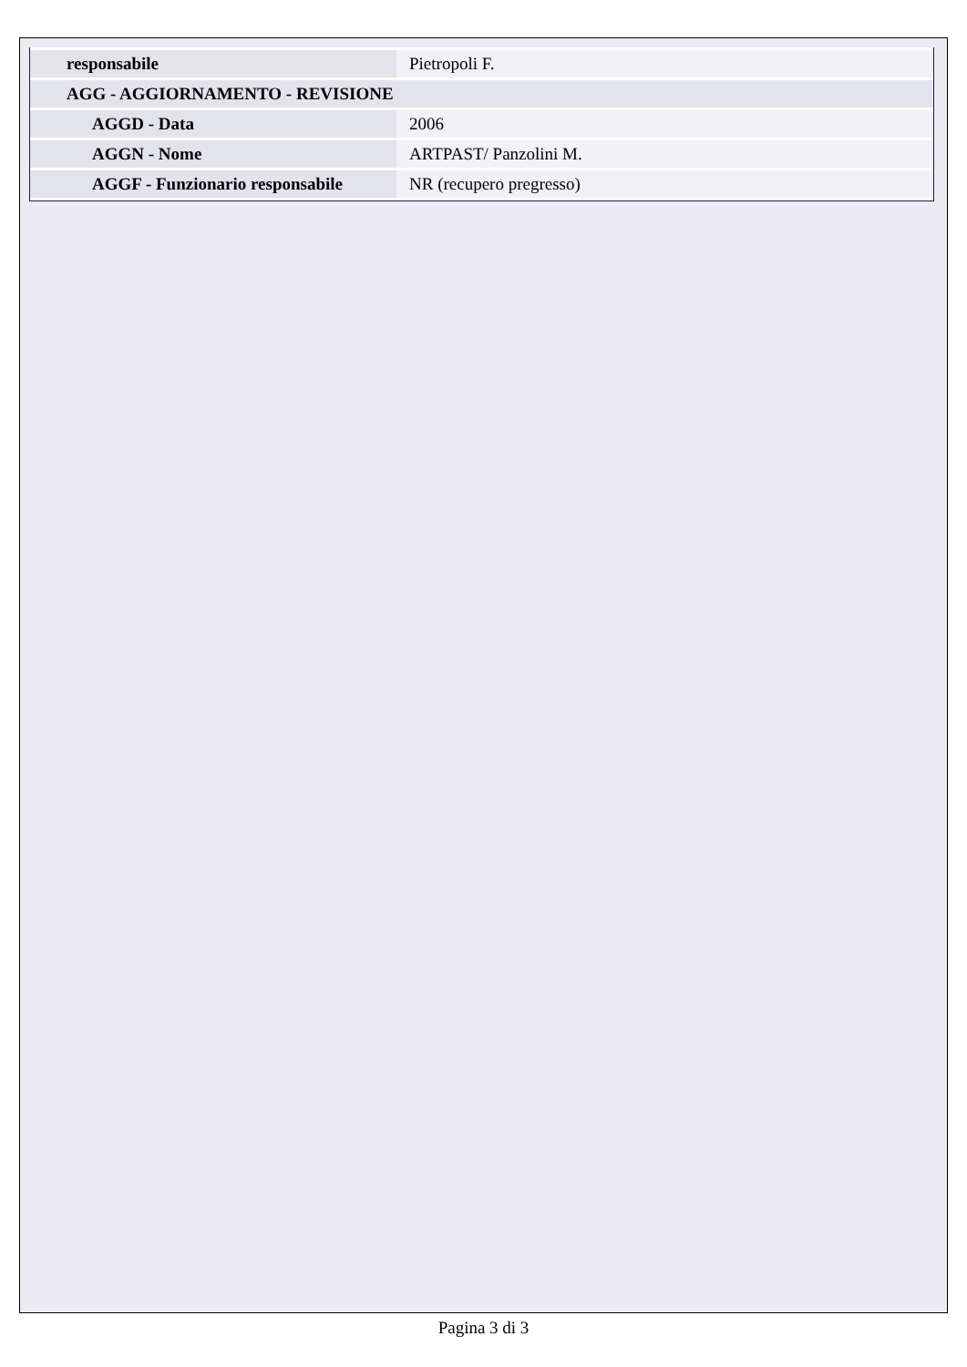| responsabile | Pietropoli F. |
| AGG - AGGIORNAMENTO - REVISIONE | |
| AGGD - Data | 2006 |
| AGGN - Nome | ARTPAST/ Panzolini M. |
| AGGF - Funzionario responsabile | NR (recupero pregresso) |
Pagina 3 di 3